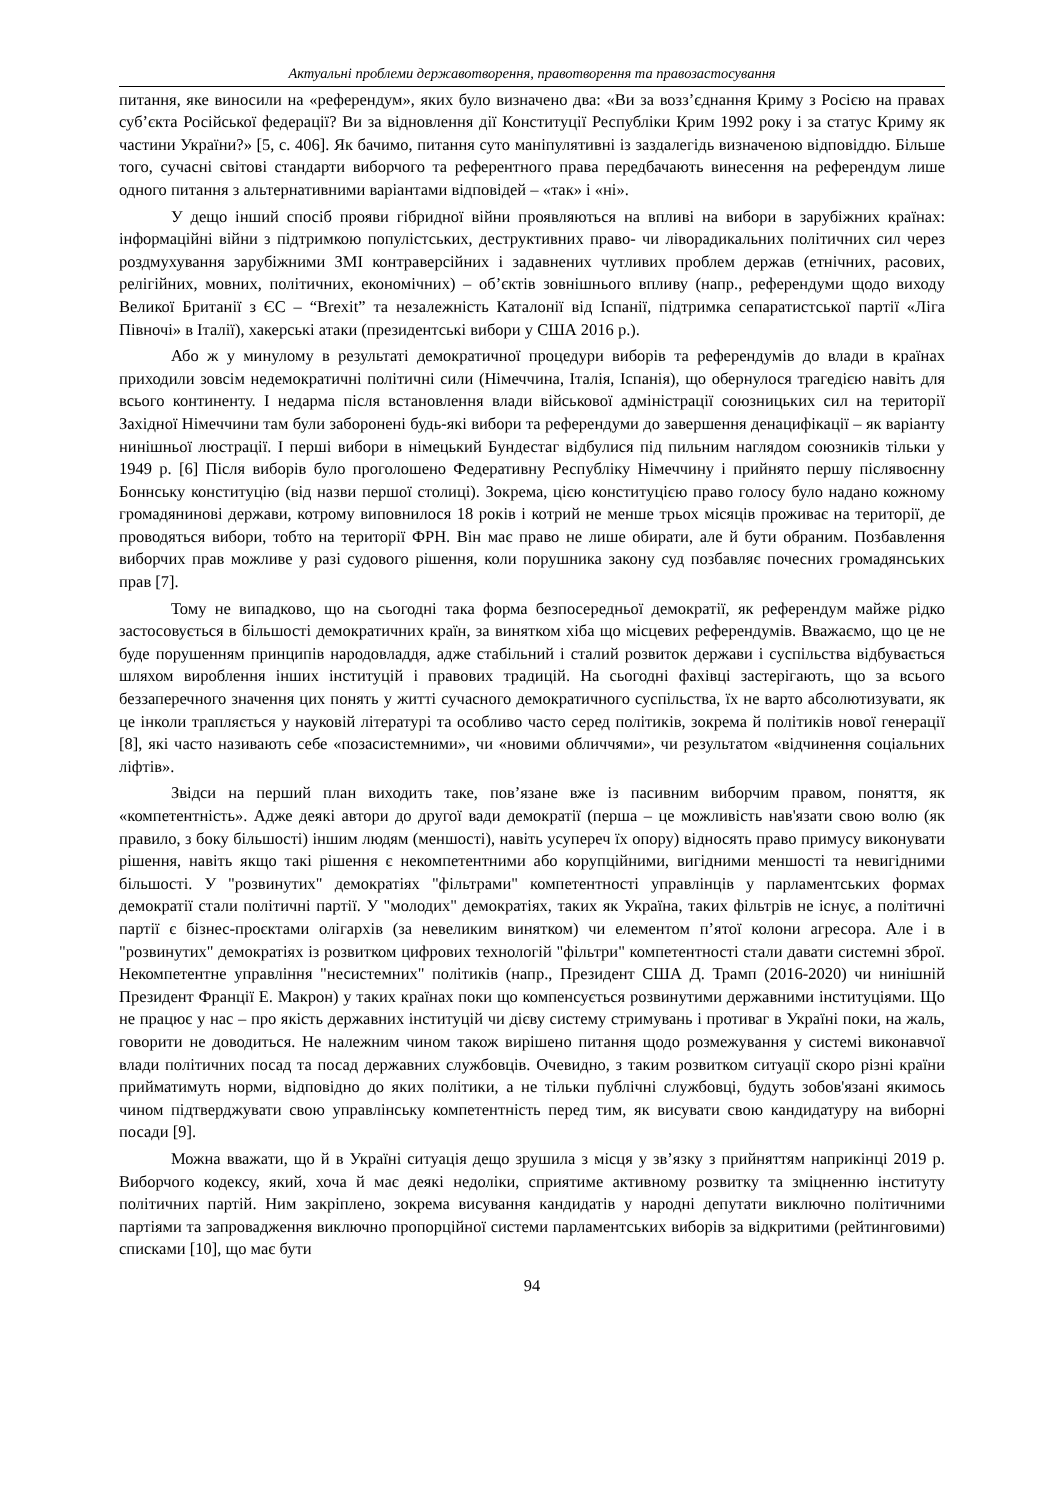Актуальні проблеми державотворення, правотворення та правозастосування
питання, яке виносили на «референдум», яких було визначено два: «Ви за возз’єднання Криму з Росією на правах суб’єкта Російської федерації? Ви за відновлення дії Конституції Республіки Крим 1992 року і за статус Криму як частини України?» [5, с. 406]. Як бачимо, питання суто маніпулятивні із заздалегідь визначеною відповіддю. Більше того, сучасні світові стандарти виборчого та референтного права передбачають винесення на референдум лише одного питання з альтернативними варіантами відповідей – «так» і «ні».
У дещо інший спосіб прояви гібридної війни проявляються на впливі на вибори в зарубіжних країнах: інформаційні війни з підтримкою популістських, деструктивних право- чи ліворадикальних політичних сил через роздмухування зарубіжними ЗМІ контраверсійних і задавнених чутливих проблем держав (етнічних, расових, релігійних, мовних, політичних, економічних) – об’єктів зовнішнього впливу (напр., референдуми щодо виходу Великої Британії з ЄС – “Brexit” та незалежність Каталонії від Іспанії, підтримка сепаратистської партії «Ліга Півночі» в Італії), хакерські атаки (президентські вибори у США 2016 р.).
Або ж у минулому в результаті демократичної процедури виборів та референдумів до влади в країнах приходили зовсім недемократичні політичні сили (Німеччина, Італія, Іспанія), що обернулося трагедією навіть для всього континенту. І недарма після встановлення влади військової адміністрації союзницьких сил на території Західної Німеччини там були заборонені будь-які вибори та референдуми до завершення денацифікації – як варіанту нинішньої люстрації. І перші вибори в німецький Бундестаг відбулися під пильним наглядом союзників тільки у 1949 р. [6] Після виборів було проголошено Федеративну Республіку Німеччину і прийнято першу післявоєнну Боннську конституцію (від назви першої столиці). Зокрема, цією конституцією право голосу було надано кожному громадянинові держави, котрому виповнилося 18 років і котрий не менше трьох місяців проживає на території, де проводяться вибори, тобто на території ФРН. Він має право не лише обирати, але й бути обраним. Позбавлення виборчих прав можливе у разі судового рішення, коли порушника закону суд позбавляє почесних громадянських прав [7].
Тому не випадково, що на сьогодні така форма безпосередньої демократії, як референдум майже рідко застосовується в більшості демократичних країн, за винятком хіба що місцевих референдумів. Вважаємо, що це не буде порушенням принципів народовладдя, адже стабільний і сталий розвиток держави і суспільства відбувається шляхом вироблення інших інституцій і правових традицій. На сьогодні фахівці застерігають, що за всього беззаперечного значення цих понять у житті сучасного демократичного суспільства, їх не варто абсолютизувати, як це інколи трапляється у науковій літературі та особливо часто серед політиків, зокрема й політиків нової генерації [8], які часто називають себе «позасистемними», чи «новими обличчями», чи результатом «відчинення соціальних ліфтів».
Звідси на перший план виходить таке, пов’язане вже із пасивним виборчим правом, поняття, як «компетентність». Адже деякі автори до другої вади демократії (перша – це можливість нав'язати свою волю (як правило, з боку більшості) іншим людям (меншості), навіть усупереч їх опору) відносять право примусу виконувати рішення, навіть якщо такі рішення є некомпетентними або корупційними, вигідними меншості та невигідними більшості. У "розвинутих" демократіях "фільтрами" компетентності управлінців у парламентських формах демократії стали політичні партії. У "молодих" демократіях, таких як Україна, таких фільтрів не існує, а політичні партії є бізнес-проєктами олігархів (за невеликим винятком) чи елементом п’ятої колони агресора. Але і в "розвинутих" демократіях із розвитком цифрових технологій "фільтри" компетентності стали давати системні зброї. Некомпетентне управління "несистемних" політиків (напр., Президент США Д. Трамп (2016-2020) чи нинішній Президент Франції Е. Макрон) у таких країнах поки що компенсується розвинутими державними інституціями. Що не працює у нас – про якість державних інституцій чи дієву систему стримувань і противаг в Україні поки, на жаль, говорити не доводиться. Не належним чином також вирішено питання щодо розмежування у системі виконавчої влади політичних посад та посад державних службовців. Очевидно, з таким розвитком ситуації скоро різні країни прийматимуть норми, відповідно до яких політики, а не тільки публічні службовці, будуть зобов'язані якимось чином підтверджувати свою управлінську компетентність перед тим, як висувати свою кандидатуру на виборні посади [9].
Можна вважати, що й в Україні ситуація дещо зрушила з місця у зв’язку з прийняттям наприкінці 2019 р. Виборчого кодексу, який, хоча й має деякі недоліки, сприятиме активному розвитку та зміцненню інституту політичних партій. Ним закріплено, зокрема висування кандидатів у народні депутати виключно політичними партіями та запровадження виключно пропорційної системи парламентських виборів за відкритими (рейтинговими) списками [10], що має бути
94